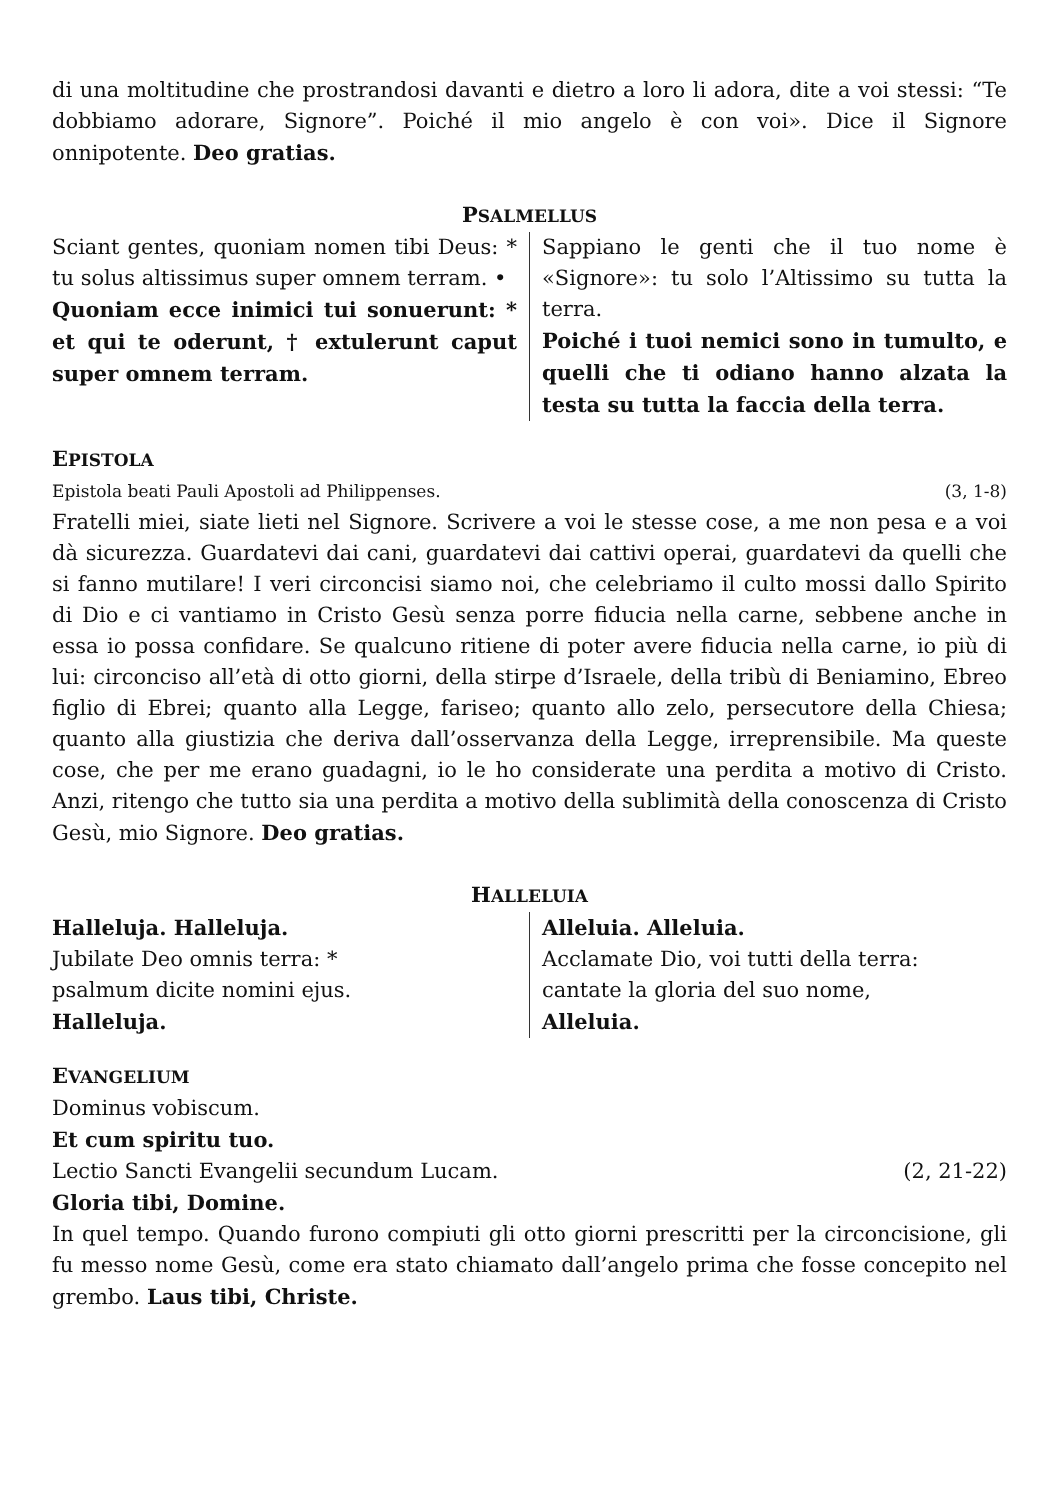di una moltitudine che prostrandosi davanti e dietro a loro li adora, dite a voi stessi: “Te dobbiamo adorare, Signore”. Poiché il mio angelo è con voi». Dice il Signore onnipotente. Deo gratias.
PSALMELLUS
Sciant gentes, quoniam nomen tibi Deus: * tu solus altissimus super omnem terram. •
Quoniam ecce inimici tui sonuerunt: * et qui te oderunt, † extulerunt caput super omnem terram.
Sappiano le genti che il tuo nome è «Signore»: tu solo l’Altissimo su tutta la terra.
Poiché i tuoi nemici sono in tumulto, e quelli che ti odiano hanno alzata la testa su tutta la faccia della terra.
EPISTOLA
Epistola beati Pauli Apostoli ad Philippenses. (3, 1-8)
Fratelli miei, siate lieti nel Signore. Scrivere a voi le stesse cose, a me non pesa e a voi dà sicurezza. Guardatevi dai cani, guardatevi dai cattivi operai, guardatevi da quelli che si fanno mutilare! I veri circoncisi siamo noi, che celebriamo il culto mossi dallo Spirito di Dio e ci vantiamo in Cristo Gesù senza porre fiducia nella carne, sebbene anche in essa io possa confidare. Se qualcuno ritiene di poter avere fiducia nella carne, io più di lui: circonciso all’età di otto giorni, della stirpe d’Israele, della tribù di Beniamino, Ebreo figlio di Ebrei; quanto alla Legge, fariseo; quanto allo zelo, persecutore della Chiesa; quanto alla giustizia che deriva dall’osservanza della Legge, irreprensibile. Ma queste cose, che per me erano guadagni, io le ho considerate una perdita a motivo di Cristo. Anzi, ritengo che tutto sia una perdita a motivo della sublimità della conoscenza di Cristo Gesù, mio Signore. Deo gratias.
HALLELUIA
Halleluja. Halleluja.
Jubilate Deo omnis terra: *
psalmum dicite nomini ejus.
Halleluja.
Alleluia. Alleluia.
Acclamate Dio, voi tutti della terra:
cantate la gloria del suo nome,
Alleluia.
EVANGELIUM
Dominus vobiscum.
Et cum spiritu tuo.
Lectio Sancti Evangelii secundum Lucam. (2, 21-22)
Gloria tibi, Domine.
In quel tempo. Quando furono compiuti gli otto giorni prescritti per la circoncisione, gli fu messo nome Gesù, come era stato chiamato dall’angelo prima che fosse concepito nel grembo. Laus tibi, Christe.